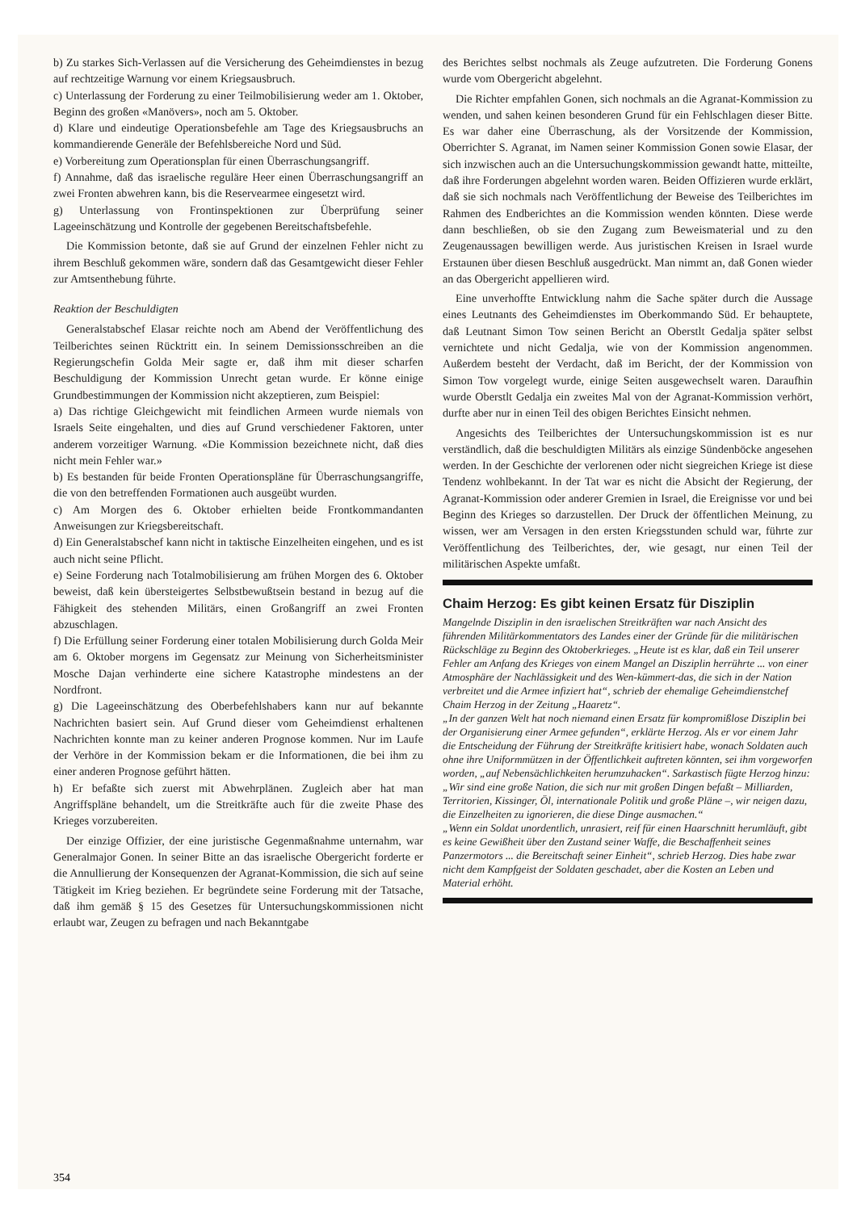b) Zu starkes Sich-Verlassen auf die Versicherung des Geheimdienstes in bezug auf rechtzeitige Warnung vor einem Kriegsausbruch.
c) Unterlassung der Forderung zu einer Teilmobilisierung weder am 1. Oktober, Beginn des großen «Manövers», noch am 5. Oktober.
d) Klare und eindeutige Operationsbefehle am Tage des Kriegsausbruchs an kommandierende Generäle der Befehlsbereiche Nord und Süd.
e) Vorbereitung zum Operationsplan für einen Überraschungsangriff.
f) Annahme, daß das israelische reguläre Heer einen Überraschungsangriff an zwei Fronten abwehren kann, bis die Reservearmee eingesetzt wird.
g) Unterlassung von Frontinspektionen zur Überprüfung seiner Lageeinschätzung und Kontrolle der gegebenen Bereitschaftsbefehle.
Die Kommission betonte, daß sie auf Grund der einzelnen Fehler nicht zu ihrem Beschluß gekommen wäre, sondern daß das Gesamtgewicht dieser Fehler zur Amtsenthebung führte.
Reaktion der Beschuldigten
Generalstabschef Elasar reichte noch am Abend der Veröffentlichung des Teilberichtes seinen Rücktritt ein. In seinem Demissionsschreiben an die Regierungschefin Golda Meir sagte er, daß ihm mit dieser scharfen Beschuldigung der Kommission Unrecht getan wurde. Er könne einige Grundbestimmungen der Kommission nicht akzeptieren, zum Beispiel:
a) Das richtige Gleichgewicht mit feindlichen Armeen wurde niemals von Israels Seite eingehalten, und dies auf Grund verschiedener Faktoren, unter anderem vorzeitiger Warnung. «Die Kommission bezeichnete nicht, daß dies nicht mein Fehler war.»
b) Es bestanden für beide Fronten Operationspläne für Überraschungsangriffe, die von den betreffenden Formationen auch ausgeübt wurden.
c) Am Morgen des 6. Oktober erhielten beide Frontkommandanten Anweisungen zur Kriegsbereitschaft.
d) Ein Generalstabschef kann nicht in taktische Einzelheiten eingehen, und es ist auch nicht seine Pflicht.
e) Seine Forderung nach Totalmobilisierung am frühen Morgen des 6. Oktober beweist, daß kein übersteigertes Selbstbewußtsein bestand in bezug auf die Fähigkeit des stehenden Militärs, einen Großangriff an zwei Fronten abzuschlagen.
f) Die Erfüllung seiner Forderung einer totalen Mobilisierung durch Golda Meir am 6. Oktober morgens im Gegensatz zur Meinung von Sicherheitsminister Mosche Dajan verhinderte eine sichere Katastrophe mindestens an der Nordfront.
g) Die Lageeinschätzung des Oberbefehlshabers kann nur auf bekannte Nachrichten basiert sein. Auf Grund dieser vom Geheimdienst erhaltenen Nachrichten konnte man zu keiner anderen Prognose kommen. Nur im Laufe der Verhöre in der Kommission bekam er die Informationen, die bei ihm zu einer anderen Prognose geführt hätten.
h) Er befaßte sich zuerst mit Abwehrplänen. Zugleich aber hat man Angriffspläne behandelt, um die Streitkräfte auch für die zweite Phase des Krieges vorzubereiten.
Der einzige Offizier, der eine juristische Gegenmaßnahme unternahm, war Generalmajor Gonen. In seiner Bitte an das israelische Obergericht forderte er die Annullierung der Konsequenzen der Agranat-Kommission, die sich auf seine Tätigkeit im Krieg beziehen. Er begründete seine Forderung mit der Tatsache, daß ihm gemäß § 15 des Gesetzes für Untersuchungskommissionen nicht erlaubt war, Zeugen zu befragen und nach Bekanntgabe
des Berichtes selbst nochmals als Zeuge aufzutreten. Die Forderung Gonens wurde vom Obergericht abgelehnt.
Die Richter empfahlen Gonen, sich nochmals an die Agranat-Kommission zu wenden, und sahen keinen besonderen Grund für ein Fehlschlagen dieser Bitte. Es war daher eine Überraschung, als der Vorsitzende der Kommission, Oberrichter S. Agranat, im Namen seiner Kommission Gonen sowie Elasar, der sich inzwischen auch an die Untersuchungskommission gewandt hatte, mitteilte, daß ihre Forderungen abgelehnt worden waren. Beiden Offizieren wurde erklärt, daß sie sich nochmals nach Veröffentlichung der Beweise des Teilberichtes im Rahmen des Endberichtes an die Kommission wenden könnten. Diese werde dann beschließen, ob sie den Zugang zum Beweismaterial und zu den Zeugenaussagen bewilligen werde. Aus juristischen Kreisen in Israel wurde Erstaunen über diesen Beschluß ausgedrückt. Man nimmt an, daß Gonen wieder an das Obergericht appellieren wird.
Eine unverhoffte Entwicklung nahm die Sache später durch die Aussage eines Leutnants des Geheimdienstes im Oberkommando Süd. Er behauptete, daß Leutnant Simon Tow seinen Bericht an Oberstlt Gedalja später selbst vernichtete und nicht Gedalja, wie von der Kommission angenommen. Außerdem besteht der Verdacht, daß im Bericht, der der Kommission von Simon Tow vorgelegt wurde, einige Seiten ausgewechselt waren. Daraufhin wurde Oberstlt Gedalja ein zweites Mal von der Agranat-Kommission verhört, durfte aber nur in einen Teil des obigen Berichtes Einsicht nehmen.
Angesichts des Teilberichtes der Untersuchungskommission ist es nur verständlich, daß die beschuldigten Militärs als einzige Sündenböcke angesehen werden. In der Geschichte der verlorenen oder nicht siegreichen Kriege ist diese Tendenz wohlbekannt. In der Tat war es nicht die Absicht der Regierung, der Agranat-Kommission oder anderer Gremien in Israel, die Ereignisse vor und bei Beginn des Krieges so darzustellen. Der Druck der öffentlichen Meinung, zu wissen, wer am Versagen in den ersten Kriegsstunden schuld war, führte zur Veröffentlichung des Teilberichtes, der, wie gesagt, nur einen Teil der militärischen Aspekte umfaßt.
Chaim Herzog: Es gibt keinen Ersatz für Disziplin
Mangelnde Disziplin in den israelischen Streitkräften war nach Ansicht des führenden Militärkommentators des Landes einer der Gründe für die militärischen Rückschläge zu Beginn des Oktoberkrieges. „Heute ist es klar, daß ein Teil unserer Fehler am Anfang des Krieges von einem Mangel an Disziplin herrührte ... von einer Atmosphäre der Nachlässigkeit und des Wen-kümmert-das, die sich in der Nation verbreitet und die Armee infiziert hat“, schrieb der ehemalige Geheimdienstchef Chaim Herzog in der Zeitung „Haaretz“.
„In der ganzen Welt hat noch niemand einen Ersatz für kompromißlose Disziplin bei der Organisierung einer Armee gefunden“, erklärte Herzog. Als er vor einem Jahr die Entscheidung der Führung der Streitkräfte kritisiert habe, wonach Soldaten auch ohne ihre Uniformmützen in der Öffentlichkeit auftreten könnten, sei ihm vorgeworfen worden, „auf Nebensächlichkeiten herumzuhacken“. Sarkastisch fügte Herzog hinzu: „Wir sind eine große Nation, die sich nur mit großen Dingen befaßt – Milliarden, Territorien, Kissinger, Öl, internationale Politik und große Pläne –, wir neigen dazu, die Einzelheiten zu ignorieren, die diese Dinge ausmachen.“
„Wenn ein Soldat unordentlich, unrasiert, reif für einen Haarschnitt herumläuft, gibt es keine Gewißheit über den Zustand seiner Waffe, die Beschaffenheit seines Panzermotors ... die Bereitschaft seiner Einheit“, schrieb Herzog. Dies habe zwar nicht dem Kampfgeist der Soldaten geschadet, aber die Kosten an Leben und Material erhöht.
354